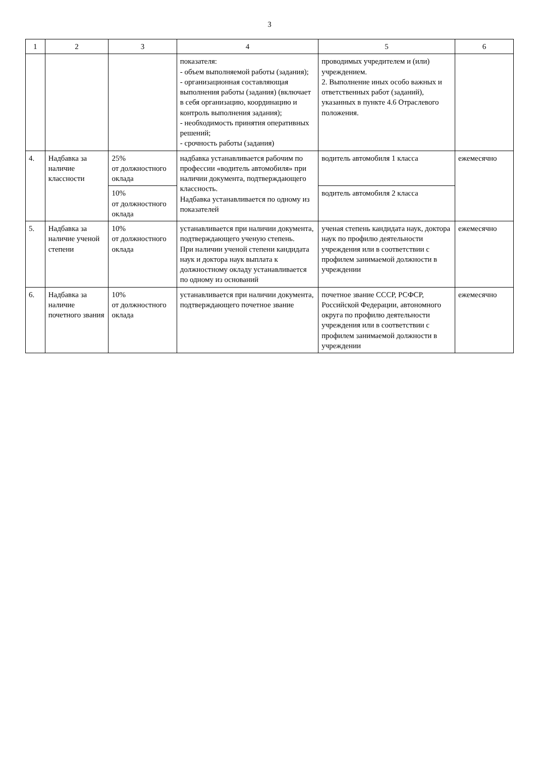3
| 1 | 2 | 3 | 4 | 5 | 6 |
| --- | --- | --- | --- | --- | --- |
| | | | показателя: - объем выполняемой работы (задания); - организационная составляющая выполнения работы (задания) (включает в себя организацию, координацию и контроль выполнения задания); - необходимость принятия оперативных решений; - срочность работы (задания) | проводимых учредителем и (или) учреждением. 2. Выполнение иных особо важных и ответственных работ (заданий), указанных в пункте 4.6 Отраслевого положения. | |
| 4. | Надбавка за наличие классности | 25% от должностного оклада | надбавка устанавливается рабочим по профессии «водитель автомобиля» при наличии документа, подтверждающего классность. Надбавка устанавливается по одному из показателей | водитель автомобиля 1 класса | ежемесячно |
| | | 10% от должностного оклада | | водитель автомобиля 2 класса | |
| 5. | Надбавка за наличие ученой степени | 10% от должностного оклада | устанавливается при наличии документа, подтверждающего ученую степень. При наличии ученой степени кандидата наук и доктора наук выплата к должностному окладу устанавливается по одному из оснований | ученая степень кандидата наук, доктора наук по профилю деятельности учреждения или в соответствии с профилем занимаемой должности в учреждении | ежемесячно |
| 6. | Надбавка за наличие почетного звания | 10% от должностного оклада | устанавливается при наличии документа, подтверждающего почетное звание | почетное звание СССР, РСФСР, Российской Федерации, автономного округа по профилю деятельности учреждения или в соответствии с профилем занимаемой должности в учреждении | ежемесячно |